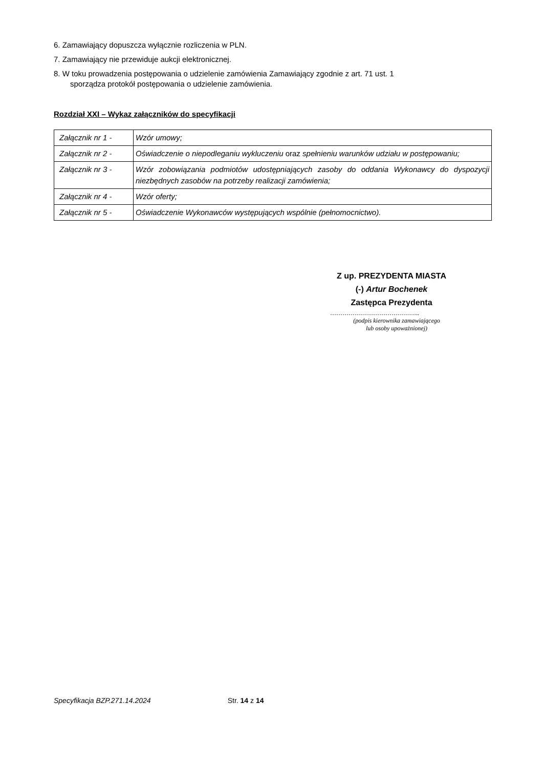6. Zamawiający dopuszcza wyłącznie rozliczenia w PLN.
7. Zamawiający nie przewiduje aukcji elektronicznej.
8. W toku prowadzenia postępowania o udzielenie zamówienia Zamawiający zgodnie z art. 71 ust. 1
sporządza protokół postępowania o udzielenie zamówienia.
Rozdział XXI – Wykaz załączników do specyfikacji
| Załącznik nr 1 - | Wzór umowy; |
| Załącznik nr 2 - | Oświadczenie o niepodleganiu wykluczeniu oraz spełnieniu warunków udziału w postępowaniu; |
| Załącznik nr 3 - | Wzór zobowiązania podmiotów udostępniających zasoby do oddania Wykonawcy do dyspozycji niezbędnych zasobów na potrzeby realizacji zamówienia; |
| Załącznik nr 4 - | Wzór oferty; |
| Załącznik nr 5 - | Oświadczenie Wykonawców występujących wspólnie (pełnomocnictwo). |
Z up. PREZYDENTA MIASTA
(-) Artur Bochenek
Zastępca Prezydenta
……………………………………..
(podpis kierownika zamawiającego
lub osoby upoważnionej)
Specyfikacja BZP.271.14.2024 Str. 14 z 14